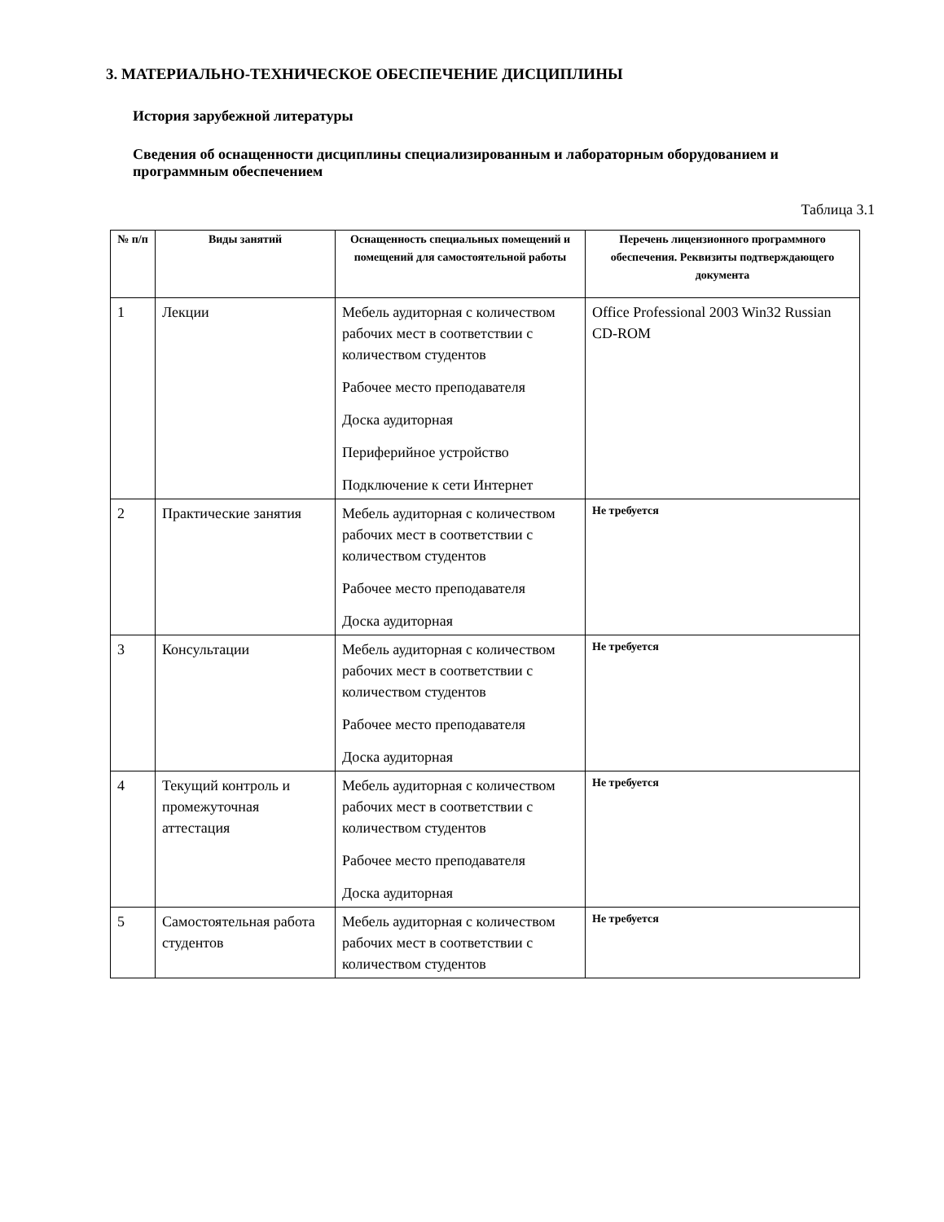3. МАТЕРИАЛЬНО-ТЕХНИЧЕСКОЕ ОБЕСПЕЧЕНИЕ ДИСЦИПЛИНЫ
История зарубежной литературы
Сведения об оснащенности дисциплины специализированным и лабораторным оборудованием и программным обеспечением
Таблица 3.1
| № п/п | Виды занятий | Оснащенность специальных помещений и помещений для самостоятельной работы | Перечень лицензионного программного обеспечения. Реквизиты подтверждающего документа |
| --- | --- | --- | --- |
| 1 | Лекции | Мебель аудиторная с количеством рабочих мест в соответствии с количеством студентов Рабочее место преподавателя Доска аудиторная Периферийное устройство Подключение к сети Интернет | Office Professional 2003 Win32 Russian CD-ROM |
| 2 | Практические занятия | Мебель аудиторная с количеством рабочих мест в соответствии с количеством студентов Рабочее место преподавателя Доска аудиторная | Не требуется |
| 3 | Консультации | Мебель аудиторная с количеством рабочих мест в соответствии с количеством студентов Рабочее место преподавателя Доска аудиторная | Не требуется |
| 4 | Текущий контроль и промежуточная аттестация | Мебель аудиторная с количеством рабочих мест в соответствии с количеством студентов Рабочее место преподавателя Доска аудиторная | Не требуется |
| 5 | Самостоятельная работа студентов | Мебель аудиторная с количеством рабочих мест в соответствии с количеством студентов | Не требуется |